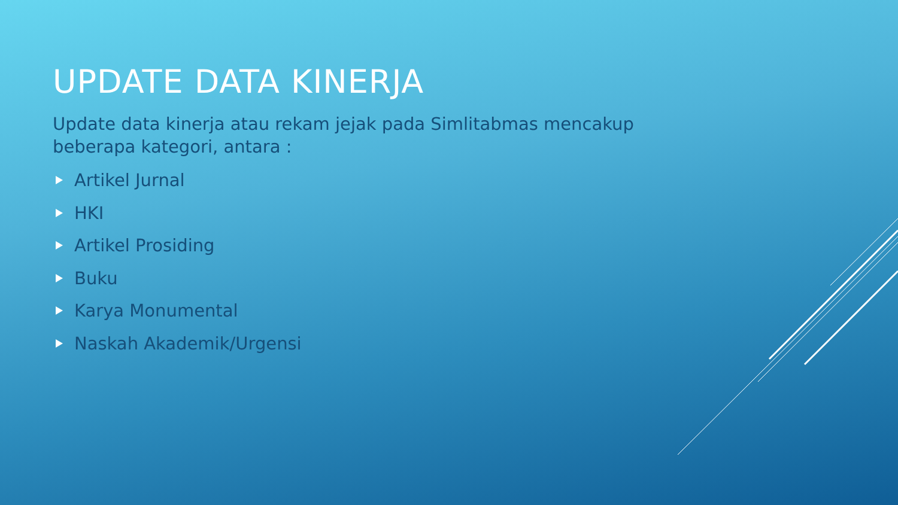UPDATE DATA KINERJA
Update data kinerja atau rekam jejak pada Simlitabmas mencakup beberapa kategori, antara :
Artikel Jurnal
HKI
Artikel Prosiding
Buku
Karya Monumental
Naskah Akademik/Urgensi